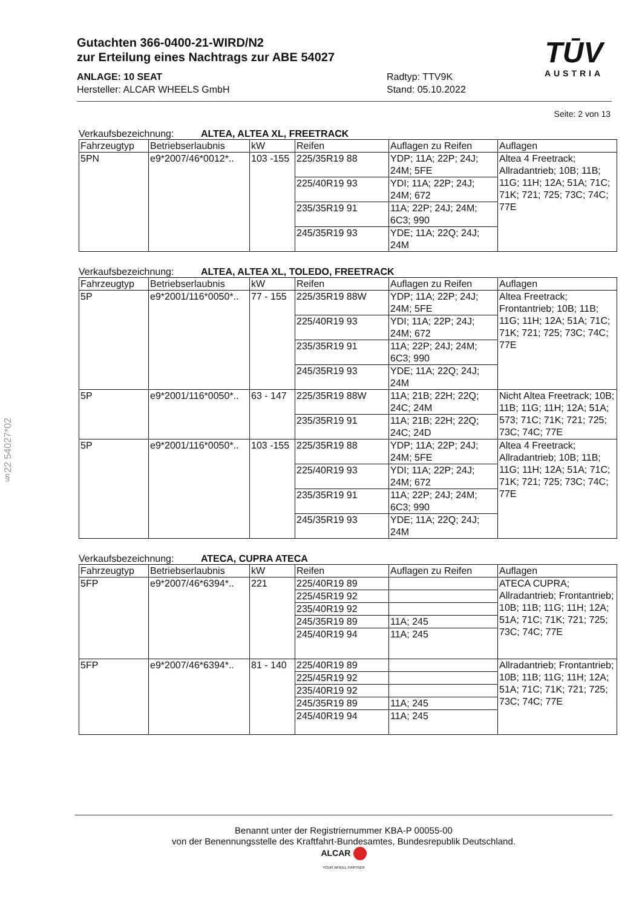Gutachten 366-0400-21-WIRD/N2
zur Erteilung eines Nachtrags zur ABE 54027
ANLAGE: 10 SEAT
Hersteller: ALCAR WHEELS GmbH
Radtyp: TTV9K
Stand: 05.10.2022
TŪV
AUSTRIA
Seite: 2 von 13
Verkaufsbezeichnung: ALTEA, ALTEA XL, FREETRACK
| Fahrzeugtyp | Betriebserlaubnis | kW | Reifen | Auflagen zu Reifen | Auflagen |
| --- | --- | --- | --- | --- | --- |
| 5PN | e9*2007/46*0012*.. | 103 -155 | 225/35R19 88 | YDP; 11A; 22P; 24J; 24M; 5FE | Altea 4 Freetrack; Allradantrieb; 10B; 11B; 11G; 11H; 12A; 51A; 71C; 71K; 721; 725; 73C; 74C; 77E |
| | | | 225/40R19 93 | YDI; 11A; 22P; 24J; 24M; 672 | |
| | | | 235/35R19 91 | 11A; 22P; 24J; 24M; 6C3; 990 | |
| | | | 245/35R19 93 | YDE; 11A; 22Q; 24J; 24M | |
Verkaufsbezeichnung: ALTEA, ALTEA XL, TOLEDO, FREETRACK
| Fahrzeugtyp | Betriebserlaubnis | kW | Reifen | Auflagen zu Reifen | Auflagen |
| --- | --- | --- | --- | --- | --- |
| 5P | e9*2001/116*0050*.. | 77 - 155 | 225/35R19 88W | YDP; 11A; 22P; 24J; 24M; 5FE | Altea Freetrack; Frontantrieb; 10B; 11B; 11G; 11H; 12A; 51A; 71C; 71K; 721; 725; 73C; 74C; 77E |
| | | | 225/40R19 93 | YDI; 11A; 22P; 24J; 24M; 672 | |
| | | | 235/35R19 91 | 11A; 22P; 24J; 24M; 6C3; 990 | |
| | | | 245/35R19 93 | YDE; 11A; 22Q; 24J; 24M | |
| 5P | e9*2001/116*0050*.. | 63 - 147 | 225/35R19 88W | 11A; 21B; 22H; 22Q; 24C; 24M | Nicht Altea Freetrack; 10B; 11B; 11G; 11H; 12A; 51A; 573; 71C; 71K; 721; 725; 73C; 74C; 77E |
| | | | 235/35R19 91 | 11A; 21B; 22H; 22Q; 24C; 24D | |
| 5P | e9*2001/116*0050*.. | 103 -155 | 225/35R19 88 | YDP; 11A; 22P; 24J; 24M; 5FE | Altea 4 Freetrack; Allradantrieb; 10B; 11B; 11G; 11H; 12A; 51A; 71C; 71K; 721; 725; 73C; 74C; 77E |
| | | | 225/40R19 93 | YDI; 11A; 22P; 24J; 24M; 672 | |
| | | | 235/35R19 91 | 11A; 22P; 24J; 24M; 6C3; 990 | |
| | | | 245/35R19 93 | YDE; 11A; 22Q; 24J; 24M | |
Verkaufsbezeichnung: ATECA, CUPRA ATECA
| Fahrzeugtyp | Betriebserlaubnis | kW | Reifen | Auflagen zu Reifen | Auflagen |
| --- | --- | --- | --- | --- | --- |
| 5FP | e9*2007/46*6394*.. | 221 | 225/40R19 89 | | ATECA CUPRA; Allradantrieb; Frontantrieb; 10B; 11B; 11G; 11H; 12A; 51A; 71C; 71K; 721; 725; 73C; 74C; 77E |
| | | | 225/45R19 92 | | |
| | | | 235/40R19 92 | | |
| | | | 245/35R19 89 | 11A; 245 | |
| | | | 245/40R19 94 | 11A; 245 | |
| 5FP | e9*2007/46*6394*.. | 81 - 140 | 225/40R19 89 | | Allradantrieb; Frontantrieb; 10B; 11B; 11G; 11H; 12A; 51A; 71C; 71K; 721; 725; 73C; 74C; 77E |
| | | | 225/45R19 92 | | |
| | | | 235/40R19 92 | | |
| | | | 245/35R19 89 | 11A; 245 | |
| | | | 245/40R19 94 | 11A; 245 | |
§22 54027*02
Benannt unter der Registriernummer KBA-P 00055-00
von der Benennungsstelle des Kraftfahrt-Bundesamtes, Bundesrepublik Deutschland.
ALCAR
YOUR WHEEL PARTNER